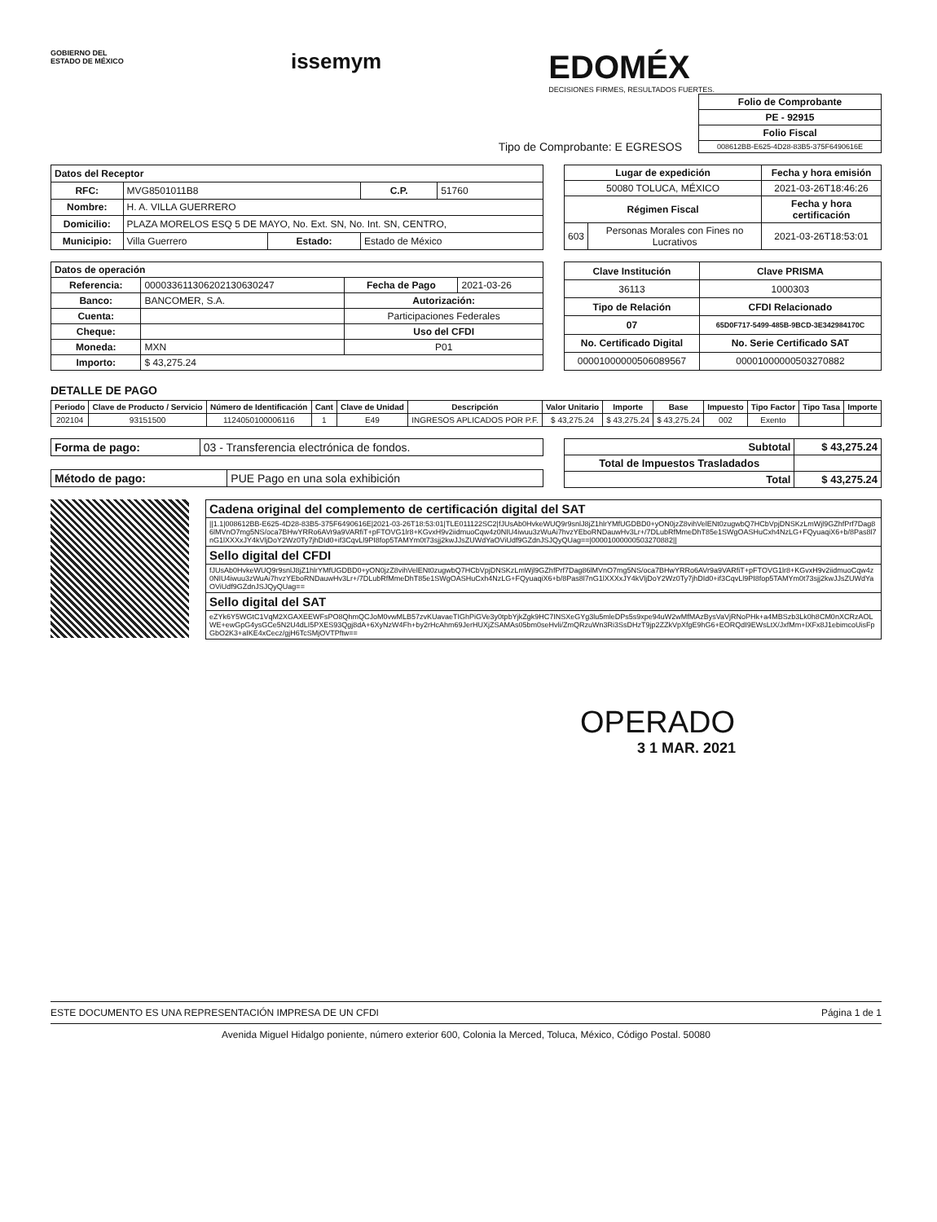GOBIERNO DEL
ESTADO DE MÉXICO
issemym
EDOMÉX
DECISIONES FIRMES, RESULTADOS FUERTES.
Tipo de Comprobante: E EGRESOS
| Folio de Comprobante |
| --- |
| PE - 92915 |
| Folio Fiscal |
| 008612BB-E625-4D28-83B5-375F6490616E |
| Datos del Receptor | | | | |
| --- | --- | --- | --- | --- |
| RFC: | MVG8501011B8 | | C.P. | 51760 |
| Nombre: | H. A. VILLA GUERRERO | | | |
| Domicilio: | PLAZA MORELOS ESQ 5 DE MAYO, No. Ext. SN, No. Int. SN, CENTRO, | | | |
| Municipio: | Villa Guerrero | Estado: | Estado de México | |
| Lugar de expedición | | Fecha y hora emisión |
| --- | --- | --- |
| 50080 TOLUCA, MÉXICO | | 2021-03-26T18:46:26 |
| Régimen Fiscal | | Fecha y hora certificación |
| 603 | Personas Morales con Fines no Lucrativos | 2021-03-26T18:53:01 |
| Datos de operación | | | |
| --- | --- | --- | --- |
| Referencia: | 000033611306202130630247 | Fecha de Pago | 2021-03-26 |
| Banco: | BANCOMER, S.A. | Autorización: | |
| Cuenta: | | Participaciones Federales | |
| Cheque: | | Uso del CFDI | |
| Moneda: | MXN | P01 | |
| Importo: | $ 43,275.24 | | |
| Clave Institución | Clave PRISMA |
| --- | --- |
| 36113 | 1000303 |
| Tipo de Relación | CFDI Relacionado |
| 07 | 65D0F717-5499-485B-9BCD-3E342984170C |
| No. Certificado Digital | No. Serie Certificado SAT |
| 00001000000506089567 | 00001000000503270882 |
DETALLE DE PAGO
| Periodo | Clave de Producto / Servicio | Número de Identificación | Cant | Clave de Unidad | Descripción | Valor Unitario | Importe | Base | Impuesto | Tipo Factor | Tipo Tasa | Importe |
| --- | --- | --- | --- | --- | --- | --- | --- | --- | --- | --- | --- | --- |
| 202104 | 93151500 | 1124050100006116 | 1 | E49 | INGRESOS APLICADOS POR P.F. | $ 43,275.24 | $ 43,275.24 | $ 43,275.24 | 002 | Exento | | |
| Forma de pago: | 03 - Transferencia electrónica de fondos. |
| Método de pago: | PUE Pago en una sola exhibición |
| Subtotal | $ 43,275.24 |
| --- | --- |
| Total de Impuestos Trasladados | |
| Total | $ 43,275.24 |
| Cadena original del complemento de certificación digital del SAT |
| --- |
| //1.1/008612BB-E625-4D28-83B5-375F6490616E/2021-03-26T18:53:01/TLE011122SC2/fJUsAb0HvkeWUQ9r9snlJ8jZ1hlrYMfUGDBD0+yON0jzZ8vihVelENt0zugwbQ7HCbVpjDNSKzLmWjl9GZhfPrf7Dag86lMVnO7mg5NS/oca7BHwYRRo6AVr9a9VARfiT+pFTOVG1lr8+KGvxH9v2iidmuoCqw4z0NIU4iwuu3zWuAi7hvzYEboRNDauwHv3Lr+/7DLubRfMmeDhT85e1SWgOASHuCxh4NzLG+FQyuaqiX6+b/8Pas8l7nG1lXXXxJY4kVljDoY2Wz0Ty7jhDId0+if3CqvLl9PI8fop5TAMYm0t73sjj2kwJJsZUWdYaOViUdf9GZdnJSJQyQUag==/00001000000503270882// |
| Sello digital del CFDI |
| fJUsAb0HvkeWUQ9r9snlJ8jZ1hlrYMfUGDBD0+yON0jzZ8vihVelENt0zugwbQ7HCbVpjDNSKzLmWjl9GZhfPrf7Dag86lMVnO7mg5NS/oca7BHwYRRo6AVr9a9VARfiT+pFTOVG1lr8+KGvxH9v2iidmuoCqw4z0NIU4iwuu3zWuAi7hvzYEboRNDauwHv3Lr+/7DLubRfMmeDhT85e1SWgOASHuCxh4NzLG+FQyuaqiX6+b/8Pas8l7nG1lXXXxJY4kVljDoY2Wz0Ty7jhDId0+if3CqvLl9PI8fop5TAMYm0t73sjj2kwJJsZUWdYaOViUdf9GZdnJSJQyQUag== |
| Sello digital del SAT |
| eZYk6Y5WGtC1VqM2XGAXEEWFsPO8QhmQCJoM0vwMLB57zvKUavaeTIGhPiGVe3y0tpbYjkZgk9HC7INSXeGYg3lu5mleDPs5s9xpe94uW2wMfMAzBysVaVjRNoPHk+a4MBSzb3Lk0h8CM0nXCRzAOLWE+ewGpG4ysGCe5N2U4dLI5PXES93Qgj8dA+6XyNzW4Fh+by2rHcAhm69JerHUXjZSAMAs05bm0seHvli/ZmQRzuWn3Ri3SsDHzT9jp2ZZkVpXfgE9hG6+EORQdI9EWsLtX/JxfMm+lXFx8J1ebimcoUisFpGbO2K3+aIKE4xCecz/gjH6TcSMjOVTPftw== |
OPERADO
3 1 MAR. 2021
ESTE DOCUMENTO ES UNA REPRESENTACIÓN IMPRESA DE UN CFDI Página 1 de 1
Avenida Miguel Hidalgo poniente, número exterior 600, Colonia la Merced, Toluca, México, Código Postal. 50080